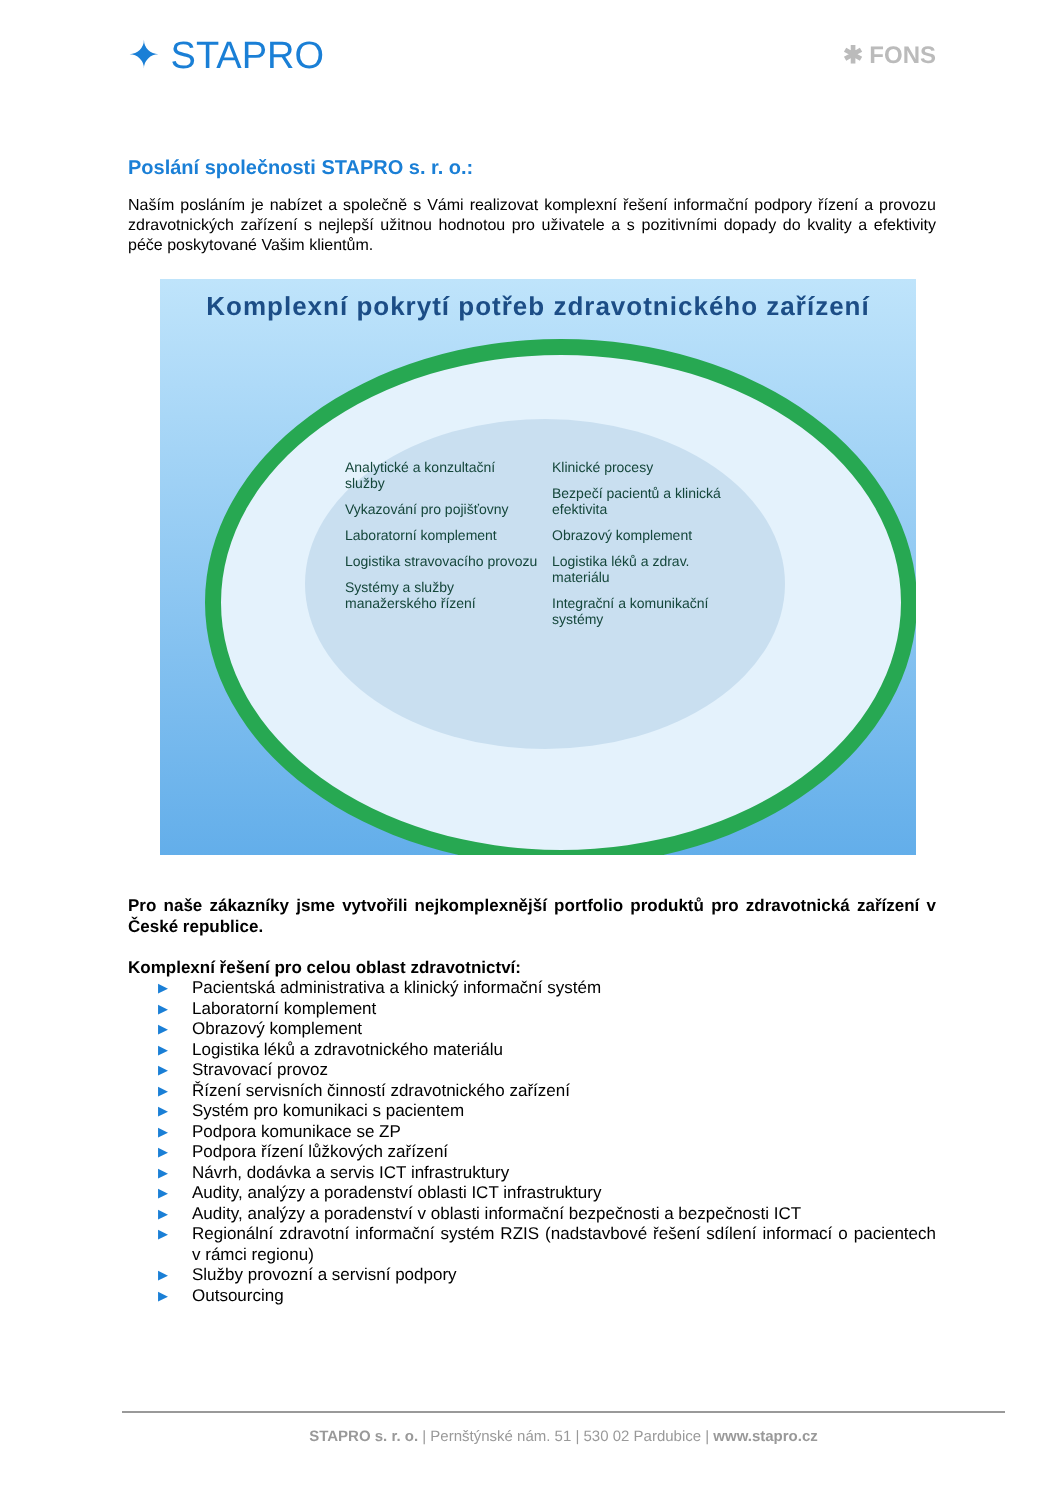✦ STAPRO
✱ FONS
Poslání společnosti STAPRO s. r. o.:
Naším posláním je nabízet a společně s Vámi realizovat komplexní řešení informační podpory řízení a provozu zdravotnických zařízení s nejlepší užitnou hodnotou pro uživatele a s pozitivními dopady do kvality a efektivity péče poskytované Vašim klientům.
Komplexní pokrytí potřeb zdravotnického zařízení
Analytické a konzultační služby
Vykazování pro pojišťovny
Laboratorní komplement
Logistika stravovacího provozu
Systémy a služby manažerského řízení
Klinické procesy
Bezpečí pacientů a klinická efektivita
Obrazový komplement
Logistika léků a zdrav. materiálu
Integrační a komunikační systémy
Pro naše zákazníky jsme vytvořili nejkomplexnější portfolio produktů pro zdravotnická zařízení v České republice.
Komplexní řešení pro celou oblast zdravotnictví:
▶ Pacientská administrativa a klinický informační systém
▶ Laboratorní komplement
▶ Obrazový komplement
▶ Logistika léků a zdravotnického materiálu
▶ Stravovací provoz
▶ Řízení servisních činností zdravotnického zařízení
▶ Systém pro komunikaci s pacientem
▶ Podpora komunikace se ZP
▶ Podpora řízení lůžkových zařízení
▶ Návrh, dodávka a servis ICT infrastruktury
▶ Audity, analýzy a poradenství oblasti ICT infrastruktury
▶ Audity, analýzy a poradenství v oblasti informační bezpečnosti a bezpečnosti ICT
▶ Regionální zdravotní informační systém RZIS (nadstavbové řešení sdílení informací o pacientech v rámci regionu)
▶ Služby provozní a servisní podpory
▶ Outsourcing
STAPRO s. r. o. | Pernštýnské nám. 51 | 530 02 Pardubice | www.stapro.cz